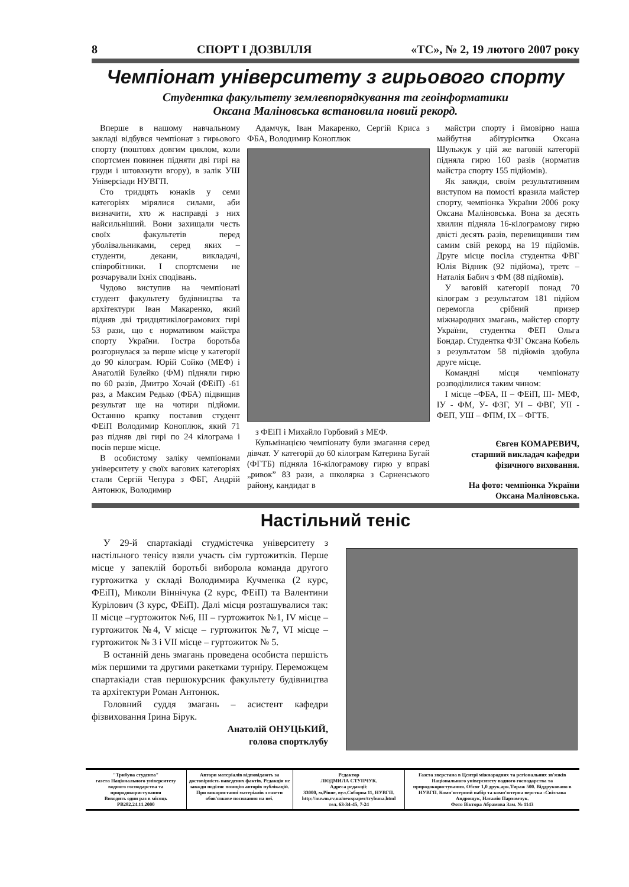8 СПОРТ І ДОЗВІЛЛЯ «ТС», № 2, 19 лютого 2007 року
Чемпіонат університету з гирьового спорту
Студентка факультету землевпорядкування та геоінформатики
Оксана Маліновська встановила новий рекорд.
Вперше в нашому навчальному закладі відбувся чемпіонат з гирьового спорту (поштовх довгим циклом, коли спортсмен повинен підняти дві гирі на груди і штовхнути вгору), в залік УШ Універсіади НУВГП.
Сто тридцять юнаків у семи категоріях мірялися силами, аби визначити, хто ж насправді з них найсильніший. Вони захищали честь своїх факультетів перед уболівальниками, серед яких – студенти, декани, викладачі, співробітники. І спортсмени не розчарували їхніх сподівань.
Чудово виступив на чемпіонаті студент факультету будівництва та архітектури Іван Макаренко, який підняв дві тридцятикілограмових гирі 53 рази, що є нормативом майстра спорту України. Гостра боротьба розгорнулася за перше місце у категорії до 90 кілограм. Юрій Сойко (МЕФ) і Анатолій Булейко (ФМ) підняли гирю по 60 разів, Дмитро Хочай (ФЕіП) -61 раз, а Максим Редько (ФБА) підвищив результат ще на чотири підйоми. Останню крапку поставив студент ФЕіП Володимир Коноплюк, який 71 раз підняв дві гирі по 24 кілограма і посів перше місце.
В особистому заліку чемпіонами університету у своїх вагових категоріях стали Сергій Чепура з ФБГ, Андрій Антонюк, Володимир
Адамчук, Іван Макаренко, Сергій Криса з ФБА, Володимир Коноплюк
з ФЕіП і Михайло Горбовий з МЕФ.
Кульмінацією чемпіонату були змагання серед дівчат. У категорії до 60 кілограм Катерина Бугай (ФГТБ) підняла 16-кілограмову гирю у вправі „ривок” 83 рази, а школярка з Сарненського району, кандидат в
майстри спорту і ймовірно наша майбутня абітурієнтка Оксана Шульжук у цій же ваговій категорії підняла гирю 160 разів (норматив майстра спорту 155 підйомів).
Як завжди, своїм результативним виступом на помості вразила майстер спорту, чемпіонка України 2006 року Оксана Маліновська. Вона за десять хвилин підняла 16-кілограмову гирю двісті десять разів, перевищивши тим самим свій рекорд на 19 підйомів. Друге місце посіла студентка ФВГ Юлія Відник (92 підйома), третє – Наталія Бабич з ФМ (88 підйомів).
У ваговій категорії понад 70 кілограм з результатом 181 підйом перемогла срібний призер міжнародних змагань, майстер спорту України, студентка ФЕП Ольга Бондар. Студентка ФЗГ Оксана Кобель з результатом 58 підйомів здобула друге місце.
Командні місця чемпіонату розподілилися таким чином:
І місце –ФБА, ІІ – ФЕіП, ІІІ- МЕФ, ІУ - ФМ, У- ФЗГ, УІ – ФВГ, УІІ - ФЕП, УШ – ФПМ, ІХ – ФГТБ.
Євген КОМАРЕВИЧ,
старший викладач кафедри фізичного виховання.
На фото: чемпіонка України Оксана Маліновська.
Настільний теніс
У 29-й спартакіаді студмістечка університету з настільного тенісу взяли участь сім гуртожитків. Перше місце у запеклій боротьбі виборола команда другого гуртожитка у складі Володимира Кучменка (2 курс, ФЕіП), Миколи Віннічука (2 курс, ФЕіП) та Валентини Курілович (3 курс, ФЕіП). Далі місця розташувалися так: ІІ місце –гуртожиток №6, ІІІ – гуртожиток №1, ІV місце – гуртожиток №4, V місце – гуртожиток №7, VІ місце – гуртожиток № 3 і VІІ місце – гуртожиток № 5.
В останній день змагань проведена особиста першість між першими та другими ракетками турніру. Переможцем спартакіади став першокурсник факультету будівництва та архітектури Роман Антонюк.
Головний суддя змагань – асистент кафедри фізвиховання Ірина Бірук.
Анатолій ОНУЦЬКИЙ,
голова спортклубу
"Трибуна студента"
газета Національного університету водного господарства та природокористування
Виходить один раз в місяць
РВ282.24.11.2000
Автори матеріалів відповідають за достовірність наведених фактів. Редакція не завжди поділяє позицію авторів публікацій.
При використанні матеріалів з газети обов'язкове посилання на неї.
Редактор
ЛЮДМИЛА СТУПЧУК.
Адреса редакції:
33000, м.Рівне, вул.Соборна 11, НУВГП.
http://nuwm.rv.ua/newspaper/trybuna.html
тел. 63-34-45, 7-24
Газета зверстана в Центрі міжнародних та регіональних зв'язків Національного університету водного господарства та природокористування. Обсяг 1,0 друк.арк.Тираж 500. Віддруковано в НУВГП. Комп'ютерний набір та комп'ютерна верстка -Світлана Андрощук, Наталія Пархомчук.
Фото Віктора Абрамова Зам. № 1143